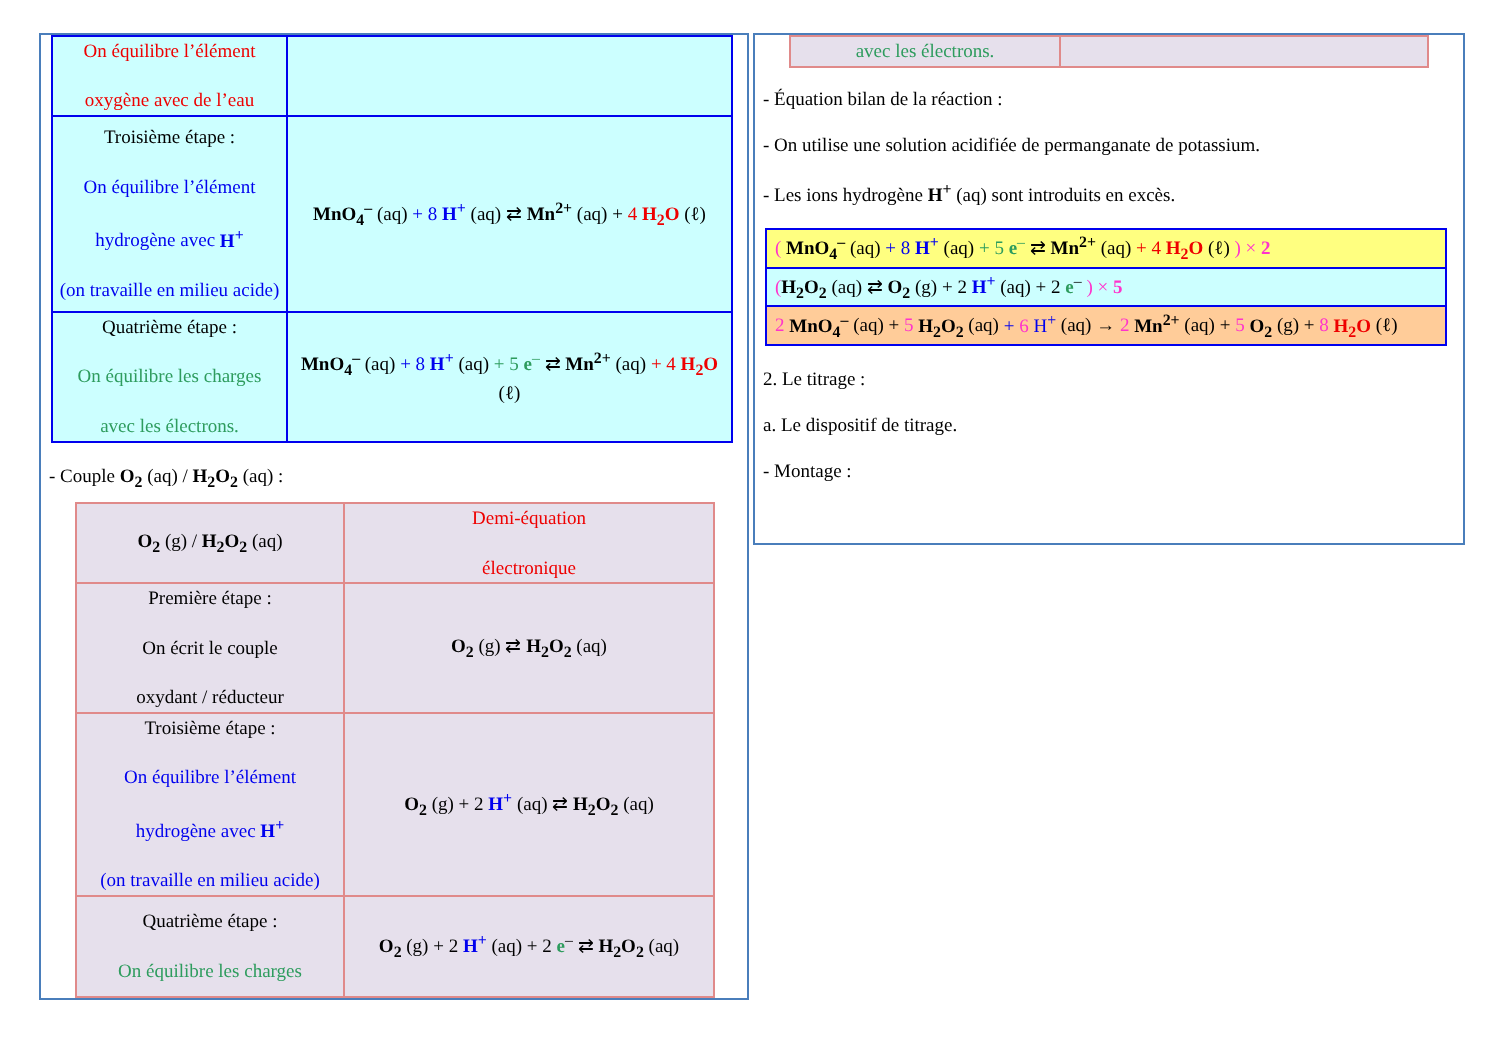| On équilibre l’élément oxygène avec de l’eau | |
| Troisième étape : On équilibre l’élément hydrogène avec H<sup>+</sup> (on travaille en milieu acide) | MnO<sub>4</sub><sup>–</sup> (aq) + 8 H<sup>+</sup> (aq) ⇄ Mn<sup>2+</sup> (aq) + 4 H<sub>2</sub>O (ℓ) |
| Quatrième étape : On équilibre les charges avec les électrons. | MnO<sub>4</sub><sup>–</sup> (aq) + 8 H<sup>+</sup> (aq) + 5 e<sup>–</sup> ⇄ Mn<sup>2+</sup> (aq) + 4 H<sub>2</sub>O (ℓ) |
- Couple O<sub>2</sub> (aq) / H<sub>2</sub>O<sub>2</sub> (aq) :
| O<sub>2</sub> (g) / H<sub>2</sub>O<sub>2</sub> (aq) | Demi-équation électronique |
| Première étape : On écrit le couple oxydant / réducteur | O<sub>2</sub> (g) ⇄ H<sub>2</sub>O<sub>2</sub> (aq) |
| Troisième étape : On équilibre l’élément hydrogène avec H<sup>+</sup> (on travaille en milieu acide) | O<sub>2</sub> (g) + 2 H<sup>+</sup> (aq) ⇄ H<sub>2</sub>O<sub>2</sub> (aq) |
| Quatrième étape : On équilibre les charges | O<sub>2</sub> (g) + 2 H<sup>+</sup> (aq) + 2 e<sup>–</sup> ⇄ H<sub>2</sub>O<sub>2</sub> (aq) |
| avec les électrons. | |
- Équation bilan de la réaction :
- On utilise une solution acidifiée de permanganate de potassium.
- Les ions hydrogène H<sup>+</sup> (aq) sont introduits en excès.
| ( MnO<sub>4</sub><sup>–</sup> (aq) + 8 H<sup>+</sup> (aq) + 5 e<sup>–</sup> ⇄ Mn<sup>2+</sup> (aq) + 4 H<sub>2</sub>O (ℓ) ) × 2 |
| ( H<sub>2</sub>O<sub>2</sub> (aq) ⇄ O<sub>2</sub> (g) + 2 H<sup>+</sup> (aq) + 2 e<sup>–</sup> ) × 5 |
| 2 MnO<sub>4</sub><sup>–</sup> (aq) + 5 H<sub>2</sub>O<sub>2</sub> (aq) + 6 H<sup>+</sup> (aq) → 2 Mn<sup>2+</sup> (aq) + 5 O<sub>2</sub> (g) + 8 H<sub>2</sub>O (ℓ) |
2. Le titrage :
a. Le dispositif de titrage.
- Montage :